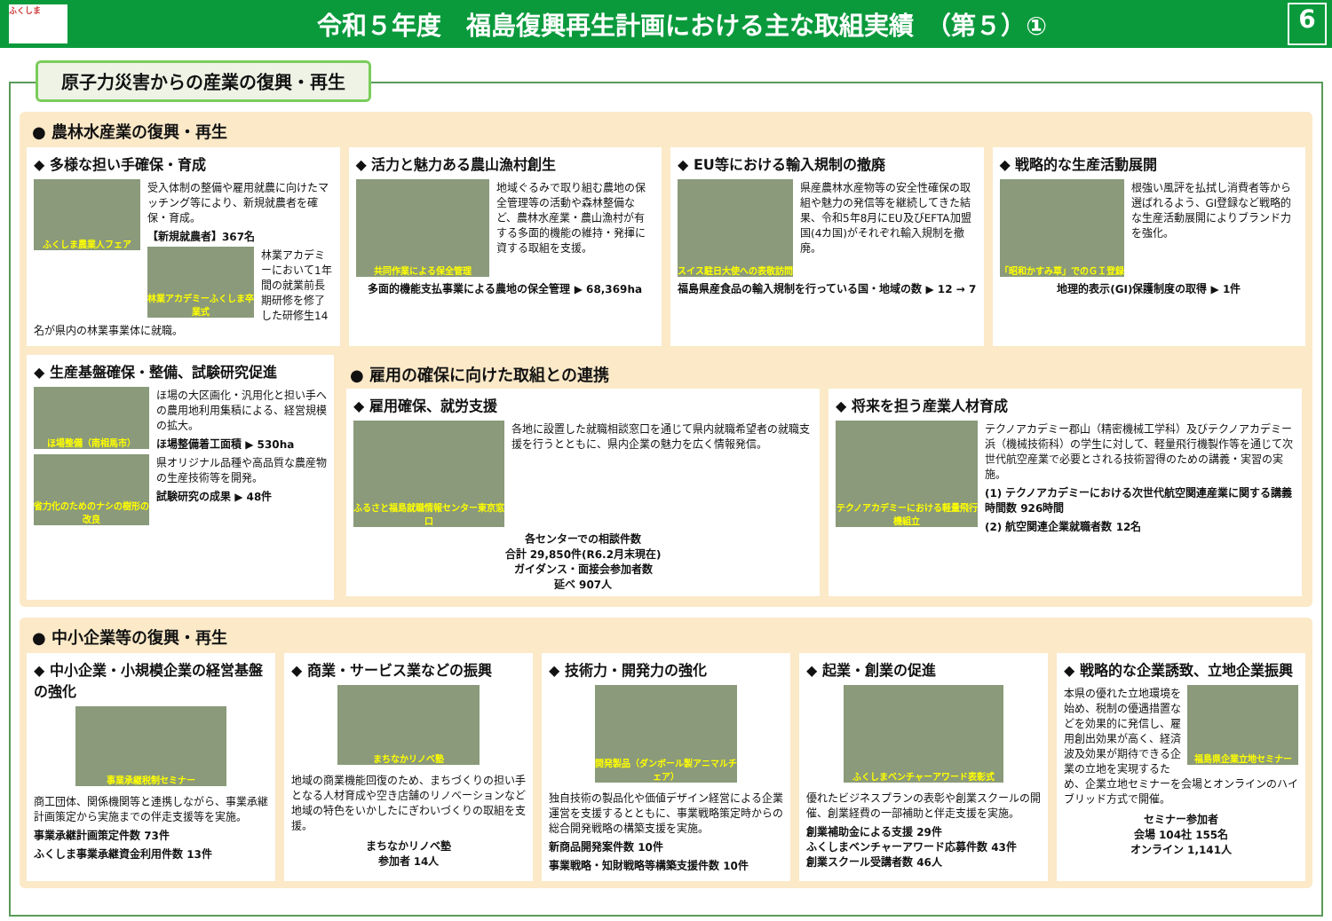ふくしま
令和５年度　福島復興再生計画における主な取組実績　（第５）①
6
原子力災害からの産業の復興・再生
● 農林水産業の復興・再生
◆ 多様な担い手確保・育成
ふくしま農業人フェア
受入体制の整備や雇用就農に向けたマッチング等により、新規就農者を確保・育成。
【新規就農者】367名
林業アカデミーふくしま卒業式
林業アカデミーにおいて1年間の就業前長期研修を修了した研修生14名が県内の林業事業体に就職。
◆ 活力と魅力ある農山漁村創生
共同作業による保全管理
地域ぐるみで取り組む農地の保全管理等の活動や森林整備など、農林水産業・農山漁村が有する多面的機能の維持・発揮に資する取組を支援。
多面的機能支払事業による農地の保全管理 ▶ 68,369ha
◆ EU等における輸入規制の撤廃
スイス駐日大使への表敬訪問
県産農林水産物等の安全性確保の取組や魅力の発信等を継続してきた結果、令和5年8月にEU及びEFTA加盟国(4カ国)がそれぞれ輸入規制を撤廃。
福島県産食品の輸入規制を行っている国・地域の数 ▶ 12 → 7
◆ 戦略的な生産活動展開
「昭和かすみ草」でのＧＩ登録
根強い風評を払拭し消費者等から選ばれるよう、GI登録など戦略的な生産活動展開によりブランド力を強化。
地理的表示(GI)保護制度の取得 ▶ 1件
◆ 生産基盤確保・整備、試験研究促進
ほ場整備（南相馬市）
ほ場の大区画化・汎用化と担い手への農用地利用集積による、経営規模の拡大。
ほ場整備着工面積 ▶ 530ha
省力化のためのナシの樹形の改良
県オリジナル品種や高品質な農産物の生産技術等を開発。
試験研究の成果 ▶ 48件
● 雇用の確保に向けた取組との連携
◆ 雇用確保、就労支援
ふるさと福島就職情報センター東京窓口
各地に設置した就職相談窓口を通じて県内就職希望者の就職支援を行うとともに、県内企業の魅力を広く情報発信。
各センターでの相談件数
合計 29,850件(R6.2月末現在)
ガイダンス・面接会参加者数
延べ 907人
◆ 将来を担う産業人材育成
テクノアカデミーにおける軽量飛行機組立
テクノアカデミー郡山（精密機械工学科）及びテクノアカデミー浜（機械技術科）の学生に対して、軽量飛行機製作等を通じて次世代航空産業で必要とされる技術習得のための講義・実習の実施。
(1) テクノアカデミーにおける次世代航空関連産業に関する講義時間数 926時間
(2) 航空関連企業就職者数 12名
● 中小企業等の復興・再生
◆ 中小企業・小規模企業の経営基盤の強化
事業承継税制セミナー
商工団体、関係機関等と連携しながら、事業承継計画策定から実施までの伴走支援等を実施。
事業承継計画策定件数 73件
ふくしま事業承継資金利用件数 13件
◆ 商業・サービス業などの振興
まちなかリノベ塾
地域の商業機能回復のため、まちづくりの担い手となる人材育成や空き店舗のリノベーションなど地域の特色をいかしたにぎわいづくりの取組を支援。
まちなかリノベ塾
参加者 14人
◆ 技術力・開発力の強化
開発製品（ダンボール製アニマルチェア）
独自技術の製品化や価値デザイン経営による企業運営を支援するとともに、事業戦略策定時からの総合開発戦略の構築支援を実施。
新商品開発案件数 10件
事業戦略・知財戦略等構築支援件数 10件
◆ 起業・創業の促進
ふくしまベンチャーアワード表彰式
優れたビジネスプランの表彰や創業スクールの開催、創業経費の一部補助と伴走支援を実施。
創業補助金による支援 29件
ふくしまベンチャーアワード応募件数 43件
創業スクール受講者数 46人
◆ 戦略的な企業誘致、立地企業振興
福島県企業立地セミナー
本県の優れた立地環境を始め、税制の優遇措置などを効果的に発信し、雇用創出効果が高く、経済波及効果が期待できる企業の立地を実現するため、企業立地セミナーを会場とオンラインのハイブリッド方式で開催。
セミナー参加者
会場 104社 155名
オンライン 1,141人